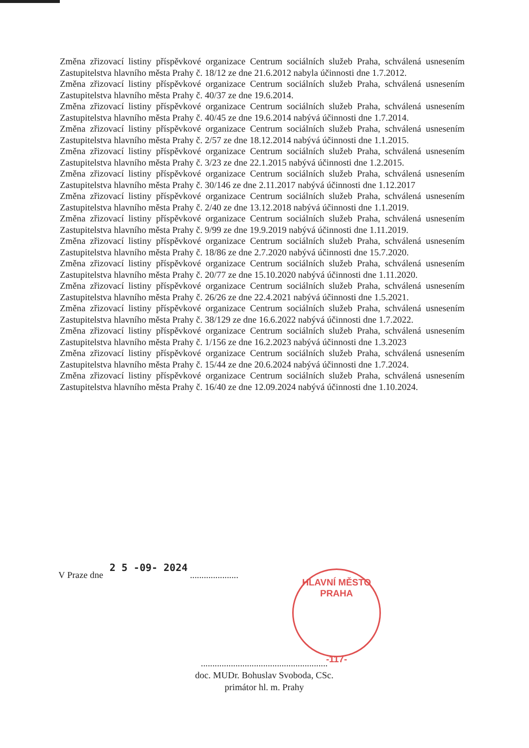Změna zřizovací listiny příspěvkové organizace Centrum sociálních služeb Praha, schválená usnesením Zastupitelstva hlavního města Prahy č. 18/12 ze dne 21.6.2012 nabyla účinnosti dne 1.7.2012.
Změna zřizovací listiny příspěvkové organizace Centrum sociálních služeb Praha, schválená usnesením Zastupitelstva hlavního města Prahy č. 40/37 ze dne 19.6.2014.
Změna zřizovací listiny příspěvkové organizace Centrum sociálních služeb Praha, schválená usnesením Zastupitelstva hlavního města Prahy č. 40/45 ze dne 19.6.2014 nabývá účinnosti dne 1.7.2014.
Změna zřizovací listiny příspěvkové organizace Centrum sociálních služeb Praha, schválená usnesením Zastupitelstva hlavního města Prahy č. 2/57 ze dne 18.12.2014 nabývá účinnosti dne 1.1.2015.
Změna zřizovací listiny příspěvkové organizace Centrum sociálních služeb Praha, schválená usnesením Zastupitelstva hlavního města Prahy č. 3/23 ze dne 22.1.2015 nabývá účinnosti dne 1.2.2015.
Změna zřizovací listiny příspěvkové organizace Centrum sociálních služeb Praha, schválená usnesením Zastupitelstva hlavního města Prahy č. 30/146 ze dne 2.11.2017 nabývá účinnosti dne 1.12.2017
Změna zřizovací listiny příspěvkové organizace Centrum sociálních služeb Praha, schválená usnesením Zastupitelstva hlavního města Prahy č. 2/40 ze dne 13.12.2018 nabývá účinnosti dne 1.1.2019.
Změna zřizovací listiny příspěvkové organizace Centrum sociálních služeb Praha, schválená usnesením Zastupitelstva hlavního města Prahy č. 9/99 ze dne 19.9.2019 nabývá účinnosti dne 1.11.2019.
Změna zřizovací listiny příspěvkové organizace Centrum sociálních služeb Praha, schválená usnesením Zastupitelstva hlavního města Prahy č. 18/86 ze dne 2.7.2020 nabývá účinnosti dne 15.7.2020.
Změna zřizovací listiny příspěvkové organizace Centrum sociálních služeb Praha, schválená usnesením Zastupitelstva hlavního města Prahy č. 20/77 ze dne 15.10.2020 nabývá účinnosti dne 1.11.2020.
Změna zřizovací listiny příspěvkové organizace Centrum sociálních služeb Praha, schválená usnesením Zastupitelstva hlavního města Prahy č. 26/26 ze dne 22.4.2021 nabývá účinnosti dne 1.5.2021.
Změna zřizovací listiny příspěvkové organizace Centrum sociálních služeb Praha, schválená usnesením Zastupitelstva hlavního města Prahy č. 38/129 ze dne 16.6.2022 nabývá účinnosti dne 1.7.2022.
Změna zřizovací listiny příspěvkové organizace Centrum sociálních služeb Praha, schválená usnesením Zastupitelstva hlavního města Prahy č. 1/156 ze dne 16.2.2023 nabývá účinnosti dne 1.3.2023
Změna zřizovací listiny příspěvkové organizace Centrum sociálních služeb Praha, schválená usnesením Zastupitelstva hlavního města Prahy č. 15/44 ze dne 20.6.2024 nabývá účinnosti dne 1.7.2024.
Změna zřizovací listiny příspěvkové organizace Centrum sociálních služeb Praha, schválená usnesením Zastupitelstva hlavního města Prahy č. 16/40 ze dne 12.09.2024 nabývá účinnosti dne 1.10.2024.
V Praze dne 2 5 -09- 2024 .....................
HLAVNÍ MĚSTO PRAHA
-117-
.......................................................
doc. MUDr. Bohuslav Svoboda, CSc.
primátor hl. m. Prahy